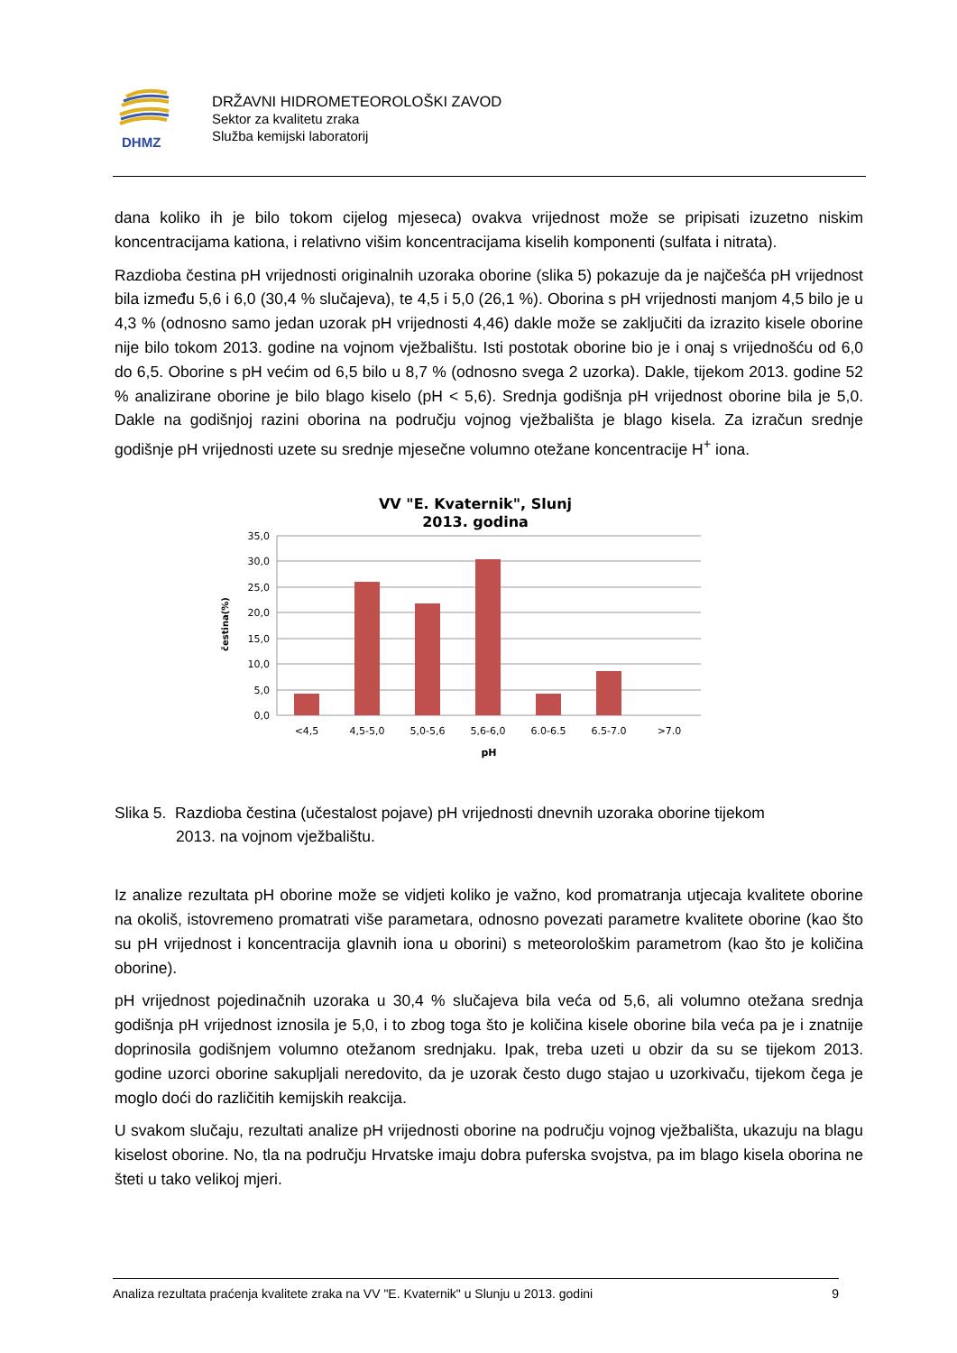DHMZ
DRŽAVNI HIDROMETEOROLOŠKI ZAVOD
Sektor za kvalitetu zraka
Služba kemijski laboratorij
dana koliko ih je bilo tokom cijelog mjeseca) ovakva vrijednost može se pripisati izuzetno niskim koncentracijama kationa, i relativno višim koncentracijama kiselih komponenti (sulfata i nitrata).
Razdioba čestina pH vrijednosti originalnih uzoraka oborine (slika 5) pokazuje da je najčešća pH vrijednost bila između 5,6 i 6,0 (30,4 % slučajeva), te 4,5 i 5,0 (26,1 %). Oborina s pH vrijednosti manjom 4,5 bilo je u 4,3 % (odnosno samo jedan uzorak pH vrijednosti 4,46) dakle može se zaključiti da izrazito kisele oborine nije bilo tokom 2013. godine na vojnom vježbalištu. Isti postotak oborine bio je i onaj s vrijednošću od 6,0 do 6,5. Oborine s pH većim od 6,5 bilo u 8,7 % (odnosno svega 2 uzorka). Dakle, tijekom 2013. godine 52 % analizirane oborine je bilo blago kiselo (pH < 5,6). Srednja godišnja pH vrijednost oborine bila je 5,0. Dakle na godišnjoj razini oborina na području vojnog vježbališta je blago kisela. Za izračun srednje godišnje pH vrijednosti uzete su srednje mjesečne volumno otežane koncentracije H<sup>+</sup> iona.
VV "E. Kvaternik", Slunj
2013. godina
35,0
30,0
25,0
20,0
15,0
10,0
5,0
0,0
čestina(%)
<4,5
4,5-5,0
5,0-5,6
5,6-6,0
6.0-6.5
6.5-7.0
>7.0
pH
Slika 5. Razdioba čestina (učestalost pojave) pH vrijednosti dnevnih uzoraka oborine tijekom
2013. na vojnom vježbalištu.
Iz analize rezultata pH oborine može se vidjeti koliko je važno, kod promatranja utjecaja kvalitete oborine na okoliš, istovremeno promatrati više parametara, odnosno povezati parametre kvalitete oborine (kao što su pH vrijednost i koncentracija glavnih iona u oborini) s meteorološkim parametrom (kao što je količina oborine).
pH vrijednost pojedinačnih uzoraka u 30,4 % slučajeva bila veća od 5,6, ali volumno otežana srednja godišnja pH vrijednost iznosila je 5,0, i to zbog toga što je količina kisele oborine bila veća pa je i znatnije doprinosila godišnjem volumno otežanom srednjaku. Ipak, treba uzeti u obzir da su se tijekom 2013. godine uzorci oborine sakupljali neredovito, da je uzorak često dugo stajao u uzorkivaču, tijekom čega je moglo doći do različitih kemijskih reakcija.
U svakom slučaju, rezultati analize pH vrijednosti oborine na području vojnog vježbališta, ukazuju na blagu kiselost oborine. No, tla na području Hrvatske imaju dobra puferska svojstva, pa im blago kisela oborina ne šteti u tako velikoj mjeri.
Analiza rezultata praćenja kvalitete zraka na VV "E. Kvaternik" u Slunju u 2013. godini 9